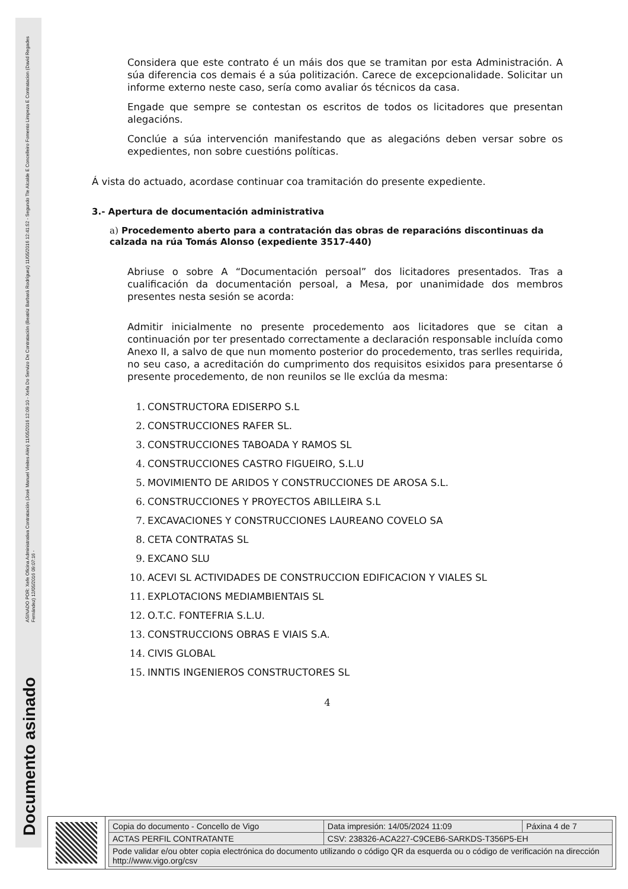ASINADO POR: Xefe Oficina Administrativa Contratación (José Manuel Vieites Alén) 11/05/2016 12:09:10 - Xefa Do Servizo De Contratación (Beatriz Barbará Rodríguez) 11/05/2016 12:41:52 - Segundo Tte Alcalde E Concelleiro Fomento Limpeza E Contratacion (David Regades Fernández) 12/05/2016 09:07:16 -
Documento asinado
Considera que este contrato é un máis dos que se tramitan por esta Administración. A súa diferencia cos demais é a súa politización. Carece de excepcionalidade. Solicitar un informe externo neste caso, sería como avaliar ós técnicos da casa.
Engade que sempre se contestan os escritos de todos os licitadores que presentan alegacións.
Conclúe a súa intervención manifestando que as alegacións deben versar sobre os expedientes, non sobre cuestións políticas.
Á vista do actuado, acordase continuar coa tramitación do presente expediente.
3.- Apertura de documentación administrativa
a) Procedemento aberto para a contratación das obras de reparacións discontinuas da calzada na rúa Tomás Alonso (expediente 3517-440)
Abriuse o sobre A “Documentación persoal” dos licitadores presentados. Tras a cualificación da documentación persoal, a Mesa, por unanimidade dos membros presentes nesta sesión se acorda:
Admitir inicialmente no presente procedemento aos licitadores que se citan a continuación por ter presentado correctamente a declaración responsable incluída como Anexo II, a salvo de que nun momento posterior do procedemento, tras serlles requirida, no seu caso, a acreditación do cumprimento dos requisitos esixidos para presentarse ó presente procedemento, de non reunilos se lle exclúa da mesma:
1. CONSTRUCTORA EDISERPO S.L
2. CONSTRUCCIONES RAFER SL.
3. CONSTRUCCIONES TABOADA Y RAMOS SL
4. CONSTRUCCIONES CASTRO FIGUEIRO, S.L.U
5. MOVIMIENTO DE ARIDOS Y CONSTRUCCIONES DE AROSA S.L.
6. CONSTRUCCIONES Y PROYECTOS ABILLEIRA S.L
7. EXCAVACIONES Y CONSTRUCCIONES LAUREANO COVELO SA
8. CETA CONTRATAS SL
9. EXCANO SLU
10. ACEVI SL ACTIVIDADES DE CONSTRUCCION EDIFICACION Y VIALES SL
11. EXPLOTACIONS MEDIAMBIENTAIS SL
12. O.T.C. FONTEFRIA S.L.U.
13. CONSTRUCCIONS OBRAS E VIAIS S.A.
14. CIVIS GLOBAL
15. INNTIS INGENIEROS CONSTRUCTORES SL
4
| Copia do documento - Concello de Vigo | Data impresión: 14/05/2024 11:09 | Páxina 4 de 7 |
| ACTAS PERFIL CONTRATANTE | CSV: 238326-ACA227-C9CEB6-SARKDS-T356P5-EH | |
| Pode validar e/ou obter copia electrónica do documento utilizando o código QR da esquerda ou o código de verificación na dirección http://www.vigo.org/csv | | |